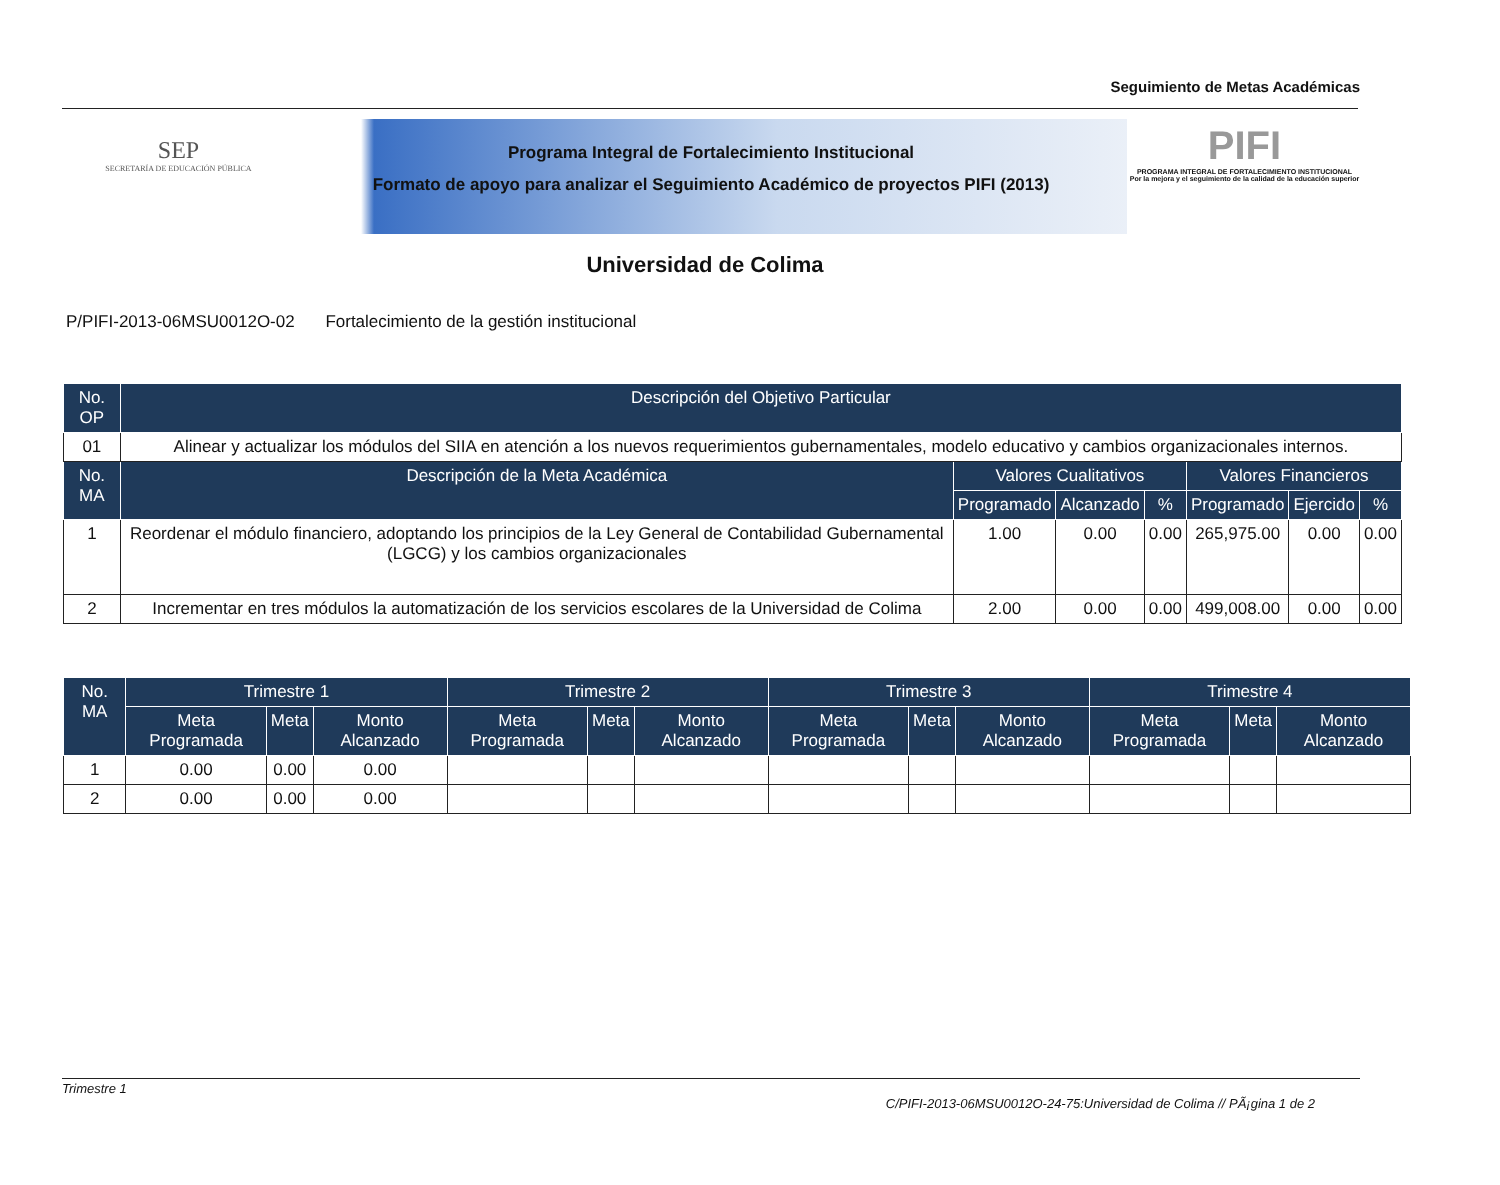Seguimiento de Metas Académicas
SEP
SECRETARÍA DE EDUCACIÓN PÚBLICA
Programa Integral de Fortalecimiento Institucional
Formato de apoyo para analizar el Seguimiento Académico de proyectos PIFI (2013)
PIFI
PROGRAMA INTEGRAL DE FORTALECIMIENTO INSTITUCIONAL
Por la mejora y el seguimiento de la calidad de la educación superior
Universidad de Colima
P/PIFI-2013-06MSU0012O-02 Fortalecimiento de la gestión institucional
| No. OP | Descripción del Objetivo Particular | | | | | | |
| --- | --- | --- | --- | --- | --- | --- | --- |
| 01 | Alinear y actualizar los módulos del SIIA en atención a los nuevos requerimientos gubernamentales, modelo educativo y cambios organizacionales internos. | | | | | | |
| No. MA | Descripción de la Meta Académica | Valores Cualitativos | | | Valores Financieros | | |
| | | Programado | Alcanzado | % | Programado | Ejercido | % |
| 1 | Reordenar el módulo financiero, adoptando los principios de la Ley General de Contabilidad Gubernamental (LGCG) y los cambios organizacionales | 1.00 | 0.00 | 0.00 | 265,975.00 | 0.00 | 0.00 |
| 2 | Incrementar en tres módulos la automatización de los servicios escolares de la Universidad de Colima | 2.00 | 0.00 | 0.00 | 499,008.00 | 0.00 | 0.00 |
| No. MA | Trimestre 1 | | | Trimestre 2 | | | Trimestre 3 | | | Trimestre 4 | | |
| --- | --- | --- | --- | --- | --- | --- | --- | --- | --- | --- | --- | --- |
| | Meta Programada | Meta | Monto Alcanzado | Meta Programada | Meta | Monto Alcanzado | Meta Programada | Meta | Monto Alcanzado | Meta Programada | Meta | Monto Alcanzado |
| 1 | 0.00 | 0.00 | 0.00 | | | | | | | | | |
| 2 | 0.00 | 0.00 | 0.00 | | | | | | | | | |
Trimestre 1
C/PIFI-2013-06MSU0012O-24-75:Universidad de Colima // PÃ¡gina 1 de 2